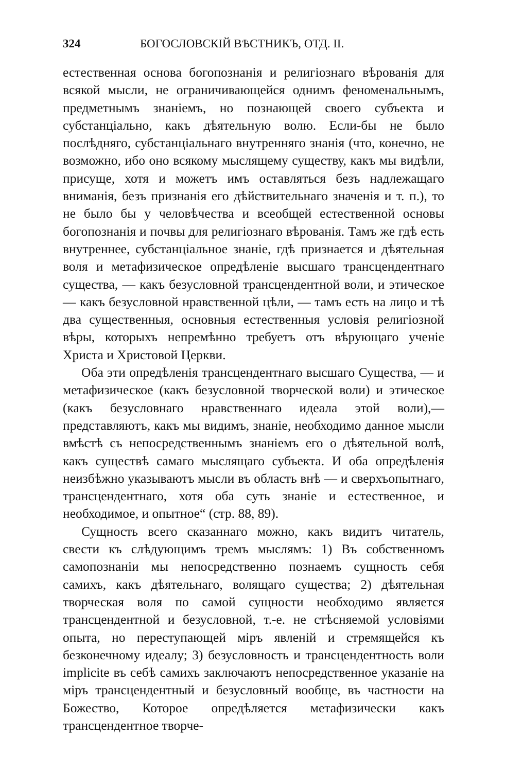324 БОГОСЛОВСКІЙ ВѢСТНИКЪ, ОТД. II.
естественная основа богопознанія и религіознаго вѣрованія для всякой мысли, не ограничивающейся однимъ феноменальнымъ, предметнымъ знаніемъ, но познающей своего субъекта и субстанціально, какъ дѣятельную волю. Если-бы не было послѣдняго, субстанціальнаго внутренняго знанія (что, конечно, не возможно, ибо оно всякому мыслящему существу, какъ мы видѣли, присуще, хотя и можетъ имъ оставляться безъ надлежащаго вниманія, безъ признанія его дѣйствительнаго значенія и т. п.), то не было бы у человѣчества и всеобщей естественной основы богопознанія и почвы для религіознаго вѣрованія. Тамъ же гдѣ есть внутреннее, субстанціальное знаніе, гдѣ признается и дѣятельная воля и метафизическое опредѣленіе высшаго трансцендентнаго существа, — какъ безусловной трансцендентной воли, и этическое — какъ безусловной нравственной цѣли, — тамъ есть на лицо и тѣ два существенныя, основныя естественныя условія религіозной вѣры, которыхъ непремѣнно требуетъ отъ вѣрующаго ученіе Христа и Христовой Церкви.
Оба эти опредѣленія трансцендентнаго высшаго Существа, — и метафизическое (какъ безусловной творческой воли) и этическое (какъ безусловнаго нравственнаго идеала этой воли),—представляютъ, какъ мы видимъ, знаніе, необходимо данное мысли вмѣстѣ съ непосредственнымъ знаніемъ его о дѣятельной волѣ, какъ существѣ самаго мыслящаго субъекта. И оба опредѣленія неизбѣжно указываютъ мысли въ область внѣ — и сверхъопытнаго, трансцендентнаго, хотя оба суть знаніе и естественное, и необходимое, и опытное“ (стр. 88, 89).
Сущность всего сказаннаго можно, какъ видитъ читатель, свести къ слѣдующимъ тремъ мыслямъ: 1) Въ собственномъ самопознаніи мы непосредственно познаемъ сущность себя самихъ, какъ дѣятельнаго, волящаго существа; 2) дѣятельная творческая воля по самой сущности необходимо является трансцендентной и безусловной, т.-е. не стѣсняемой условіями опыта, но переступающей міръ явленій и стремящейся къ безконечному идеалу; 3) безусловность и трансцендентность воли implicite въ себѣ самихъ заключаютъ непосредственное указаніе на міръ трансцендентный и безусловный вообще, въ частности на Божество, Которое опредѣляется метафизически какъ трансцендентное творче-